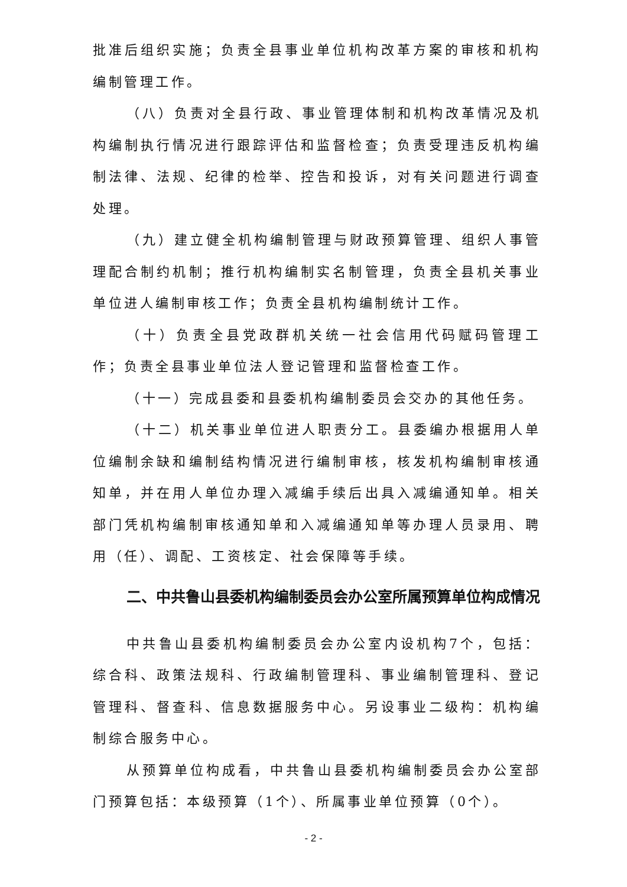批准后组织实施；负责全县事业单位机构改革方案的审核和机构编制管理工作。
（八）负责对全县行政、事业管理体制和机构改革情况及机构编制执行情况进行跟踪评估和监督检查；负责受理违反机构编制法律、法规、纪律的检举、控告和投诉，对有关问题进行调查处理。
（九）建立健全机构编制管理与财政预算管理、组织人事管理配合制约机制；推行机构编制实名制管理，负责全县机关事业单位进人编制审核工作；负责全县机构编制统计工作。
（十）负责全县党政群机关统一社会信用代码赋码管理工作；负责全县事业单位法人登记管理和监督检查工作。
（十一）完成县委和县委机构编制委员会交办的其他任务。
（十二）机关事业单位进人职责分工。县委编办根据用人单位编制余缺和编制结构情况进行编制审核，核发机构编制审核通知单，并在用人单位办理入减编手续后出具入减编通知单。相关部门凭机构编制审核通知单和入减编通知单等办理人员录用、聘用（任）、调配、工资核定、社会保障等手续。
二、中共鲁山县委机构编制委员会办公室所属预算单位构成情况
中共鲁山县委机构编制委员会办公室内设机构7个，包括：综合科、政策法规科、行政编制管理科、事业编制管理科、登记管理科、督查科、信息数据服务中心。另设事业二级构：机构编制综合服务中心。
从预算单位构成看，中共鲁山县委机构编制委员会办公室部门预算包括：本级预算（1个）、所属事业单位预算（0个）。
- 2 -